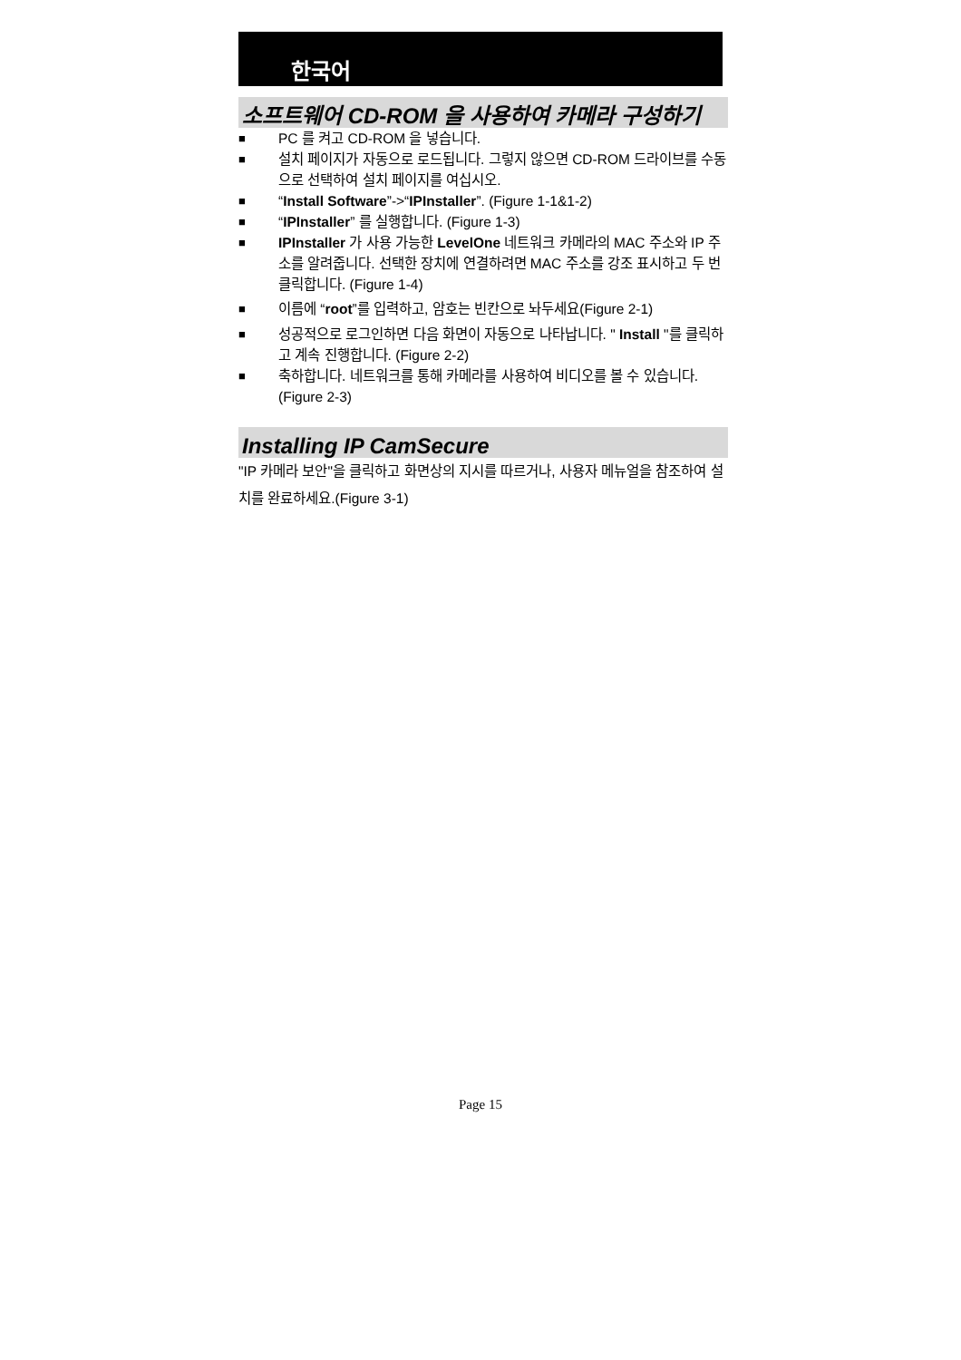한국어
소프트웨어 CD-ROM 을 사용하여 카메라 구성하기
■ PC 를 켜고 CD-ROM 을 넣습니다.
■ 설치 페이지가 자동으로 로드됩니다. 그렇지 않으면 CD-ROM 드라이브를 수동으로 선택하여 설치 페이지를 여십시오.
■ “Install Software”->“IPInstaller”. (Figure 1-1&1-2)
■ “IPInstaller” 를 실행합니다. (Figure 1-3)
■ IPInstaller 가 사용 가능한 LevelOne 네트워크 카메라의 MAC 주소와 IP 주소를 알려줍니다. 선택한 장치에 연결하려면 MAC 주소를 강조 표시하고 두 번 클릭합니다. (Figure 1-4)
■ 이름에 “root”를 입력하고, 암호는 빈칸으로 놔두세요(Figure 2-1)
■ 성공적으로 로그인하면 다음 화면이 자동으로 나타납니다. " Install "를 클릭하고 계속 진행합니다. (Figure 2-2)
■ 축하합니다. 네트워크를 통해 카메라를 사용하여 비디오를 볼 수 있습니다. (Figure 2-3)
Installing IP CamSecure
"IP 카메라 보안"을 클릭하고 화면상의 지시를 따르거나, 사용자 메뉴얼을 참조하여 설치를 완료하세요.(Figure 3-1)
Page 15